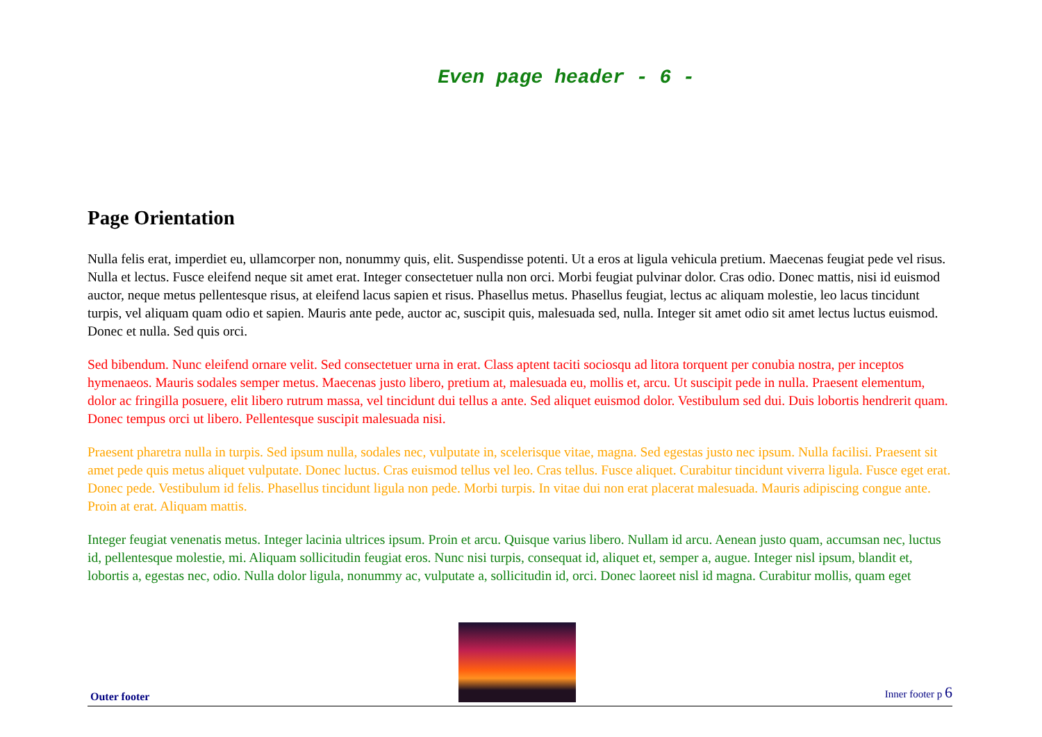Even page header - 6 -
Page Orientation
Nulla felis erat, imperdiet eu, ullamcorper non, nonummy quis, elit. Suspendisse potenti. Ut a eros at ligula vehicula pretium. Maecenas feugiat pede vel risus. Nulla et lectus. Fusce eleifend neque sit amet erat. Integer consectetuer nulla non orci. Morbi feugiat pulvinar dolor. Cras odio. Donec mattis, nisi id euismod auctor, neque metus pellentesque risus, at eleifend lacus sapien et risus. Phasellus metus. Phasellus feugiat, lectus ac aliquam molestie, leo lacus tincidunt turpis, vel aliquam quam odio et sapien. Mauris ante pede, auctor ac, suscipit quis, malesuada sed, nulla. Integer sit amet odio sit amet lectus luctus euismod. Donec et nulla. Sed quis orci.
Sed bibendum. Nunc eleifend ornare velit. Sed consectetuer urna in erat. Class aptent taciti sociosqu ad litora torquent per conubia nostra, per inceptos hymenaeos. Mauris sodales semper metus. Maecenas justo libero, pretium at, malesuada eu, mollis et, arcu. Ut suscipit pede in nulla. Praesent elementum, dolor ac fringilla posuere, elit libero rutrum massa, vel tincidunt dui tellus a ante. Sed aliquet euismod dolor. Vestibulum sed dui. Duis lobortis hendrerit quam. Donec tempus orci ut libero. Pellentesque suscipit malesuada nisi.
Praesent pharetra nulla in turpis. Sed ipsum nulla, sodales nec, vulputate in, scelerisque vitae, magna. Sed egestas justo nec ipsum. Nulla facilisi. Praesent sit amet pede quis metus aliquet vulputate. Donec luctus. Cras euismod tellus vel leo. Cras tellus. Fusce aliquet. Curabitur tincidunt viverra ligula. Fusce eget erat. Donec pede. Vestibulum id felis. Phasellus tincidunt ligula non pede. Morbi turpis. In vitae dui non erat placerat malesuada. Mauris adipiscing congue ante. Proin at erat. Aliquam mattis.
Integer feugiat venenatis metus. Integer lacinia ultrices ipsum. Proin et arcu. Quisque varius libero. Nullam id arcu. Aenean justo quam, accumsan nec, luctus id, pellentesque molestie, mi. Aliquam sollicitudin feugiat eros. Nunc nisi turpis, consequat id, aliquet et, semper a, augue. Integer nisl ipsum, blandit et, lobortis a, egestas nec, odio. Nulla dolor ligula, nonummy ac, vulputate a, sollicitudin id, orci. Donec laoreet nisl id magna. Curabitur mollis, quam eget
Outer footer
Inner footer p 6